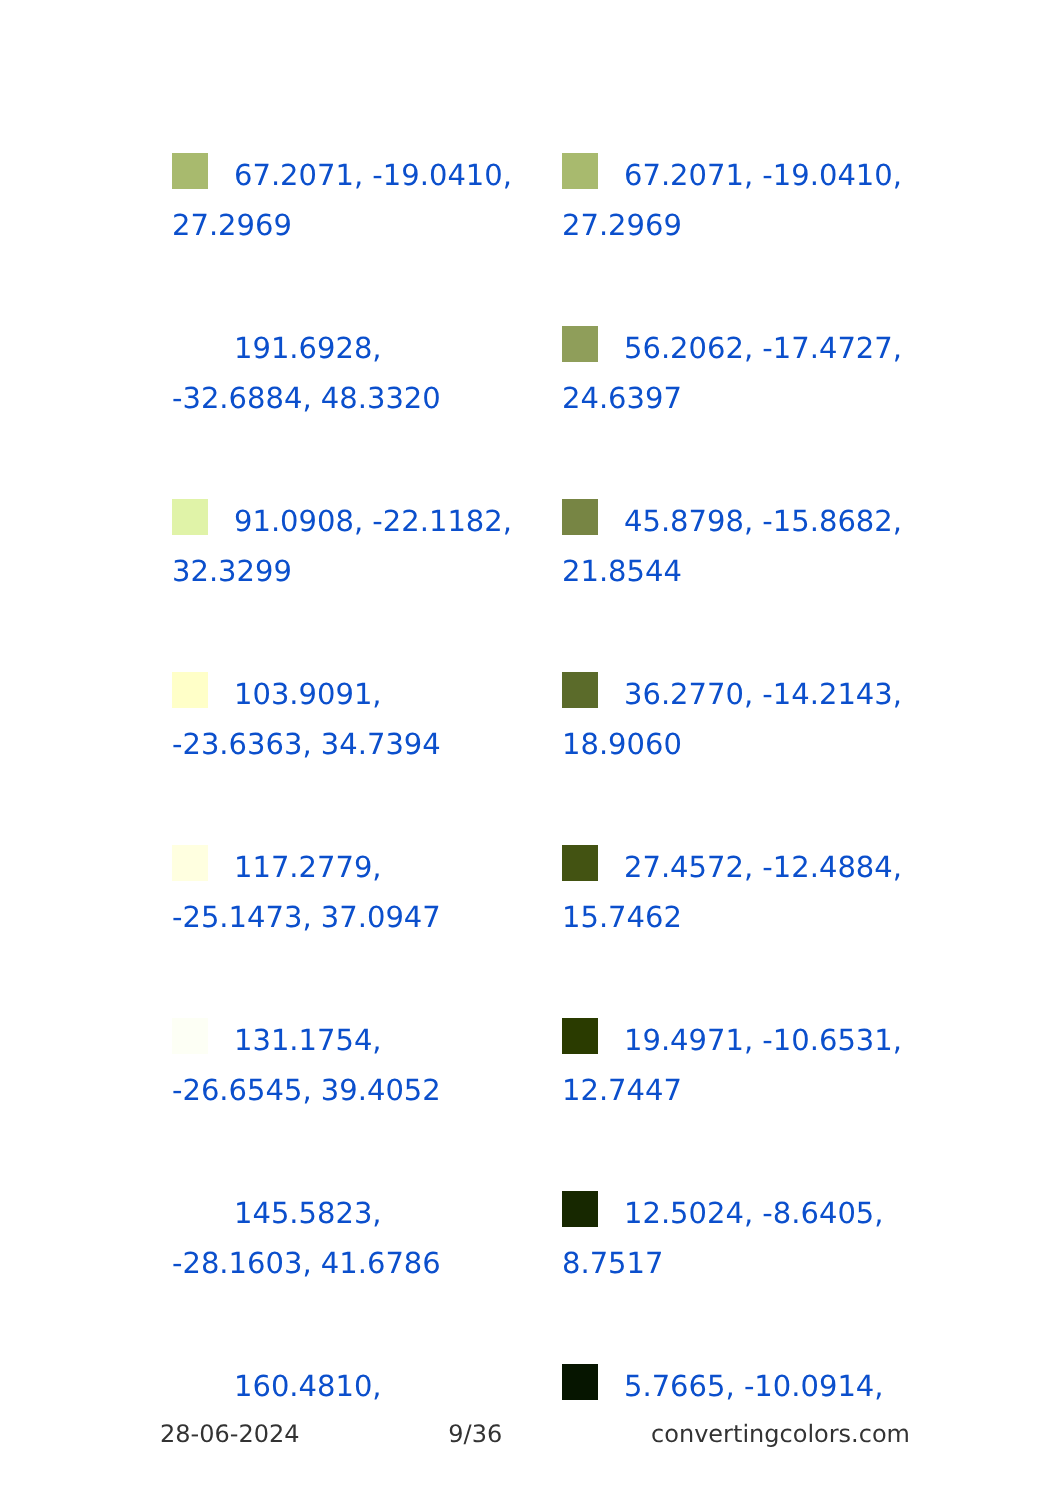67.2071, -19.0410, 27.2969
67.2071, -19.0410, 27.2969
191.6928, -32.6884, 48.3320
56.2062, -17.4727, 24.6397
91.0908, -22.1182, 32.3299
45.8798, -15.8682, 21.8544
103.9091, -23.6363, 34.7394
36.2770, -14.2143, 18.9060
117.2779, -25.1473, 37.0947
27.4572, -12.4884, 15.7462
131.1754, -26.6545, 39.4052
19.4971, -10.6531, 12.7447
145.5823, -28.1603, 41.6786
12.5024, -8.6405, 8.7517
160.4810,
5.7665, -10.0914,
28-06-2024 9/36 convertingcolors.com